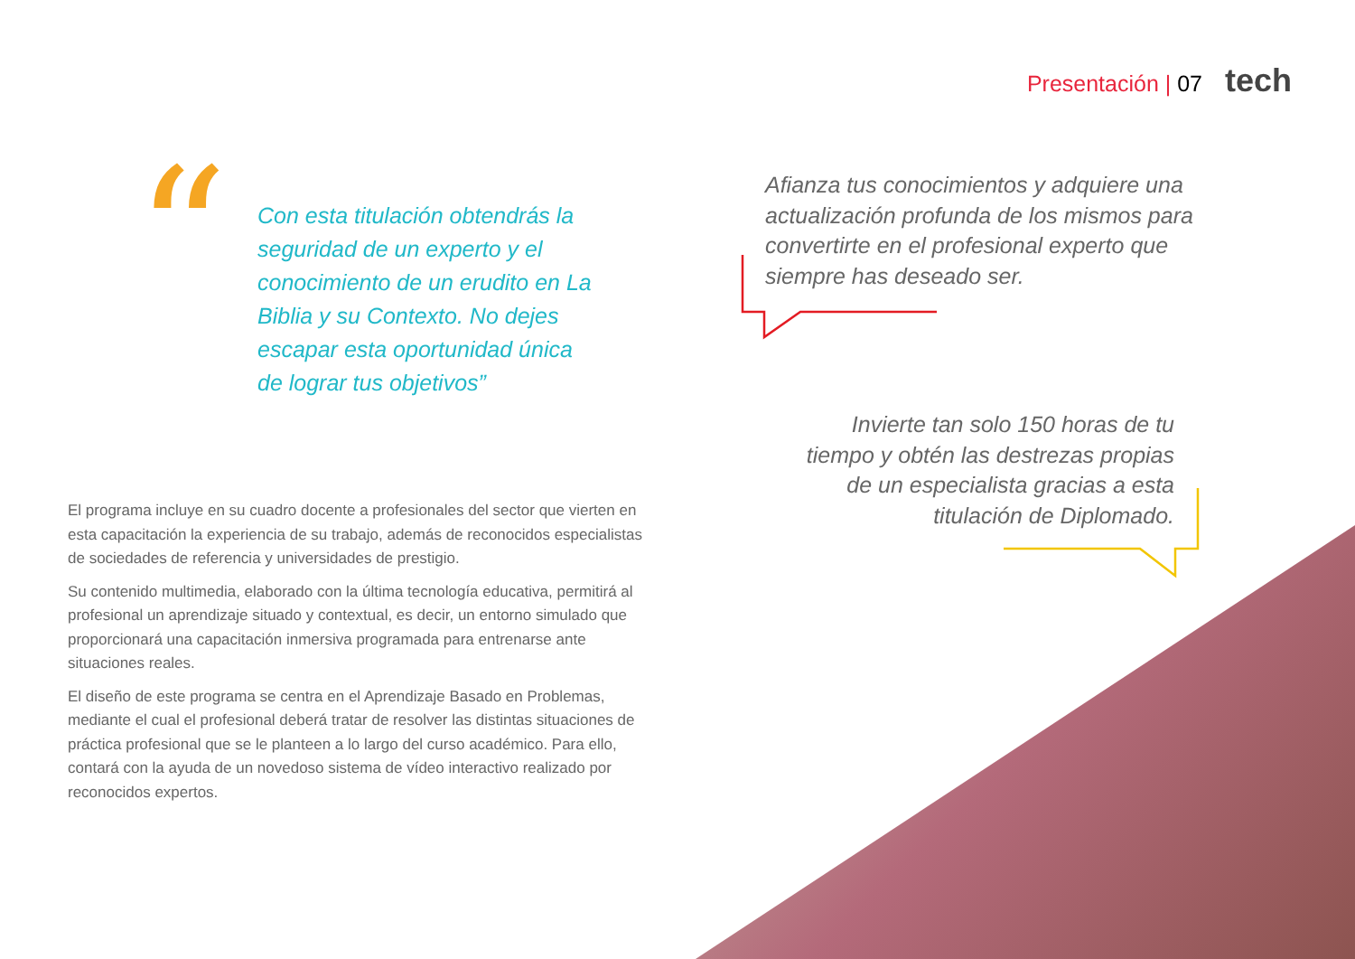Presentación | 07 tech
“
Con esta titulación obtendrás la seguridad de un experto y el conocimiento de un erudito en La Biblia y su Contexto. No dejes escapar esta oportunidad única de lograr tus objetivos”
Afianza tus conocimientos y adquiere una actualización profunda de los mismos para convertirte en el profesional experto que siempre has deseado ser.
Invierte tan solo 150 horas de tu tiempo y obtén las destrezas propias de un especialista gracias a esta titulación de Diplomado.
El programa incluye en su cuadro docente a profesionales del sector que vierten en esta capacitación la experiencia de su trabajo, además de reconocidos especialistas de sociedades de referencia y universidades de prestigio.
Su contenido multimedia, elaborado con la última tecnología educativa, permitirá al profesional un aprendizaje situado y contextual, es decir, un entorno simulado que proporcionará una capacitación inmersiva programada para entrenarse ante situaciones reales.
El diseño de este programa se centra en el Aprendizaje Basado en Problemas, mediante el cual el profesional deberá tratar de resolver las distintas situaciones de práctica profesional que se le planteen a lo largo del curso académico. Para ello, contará con la ayuda de un novedoso sistema de vídeo interactivo realizado por reconocidos expertos.